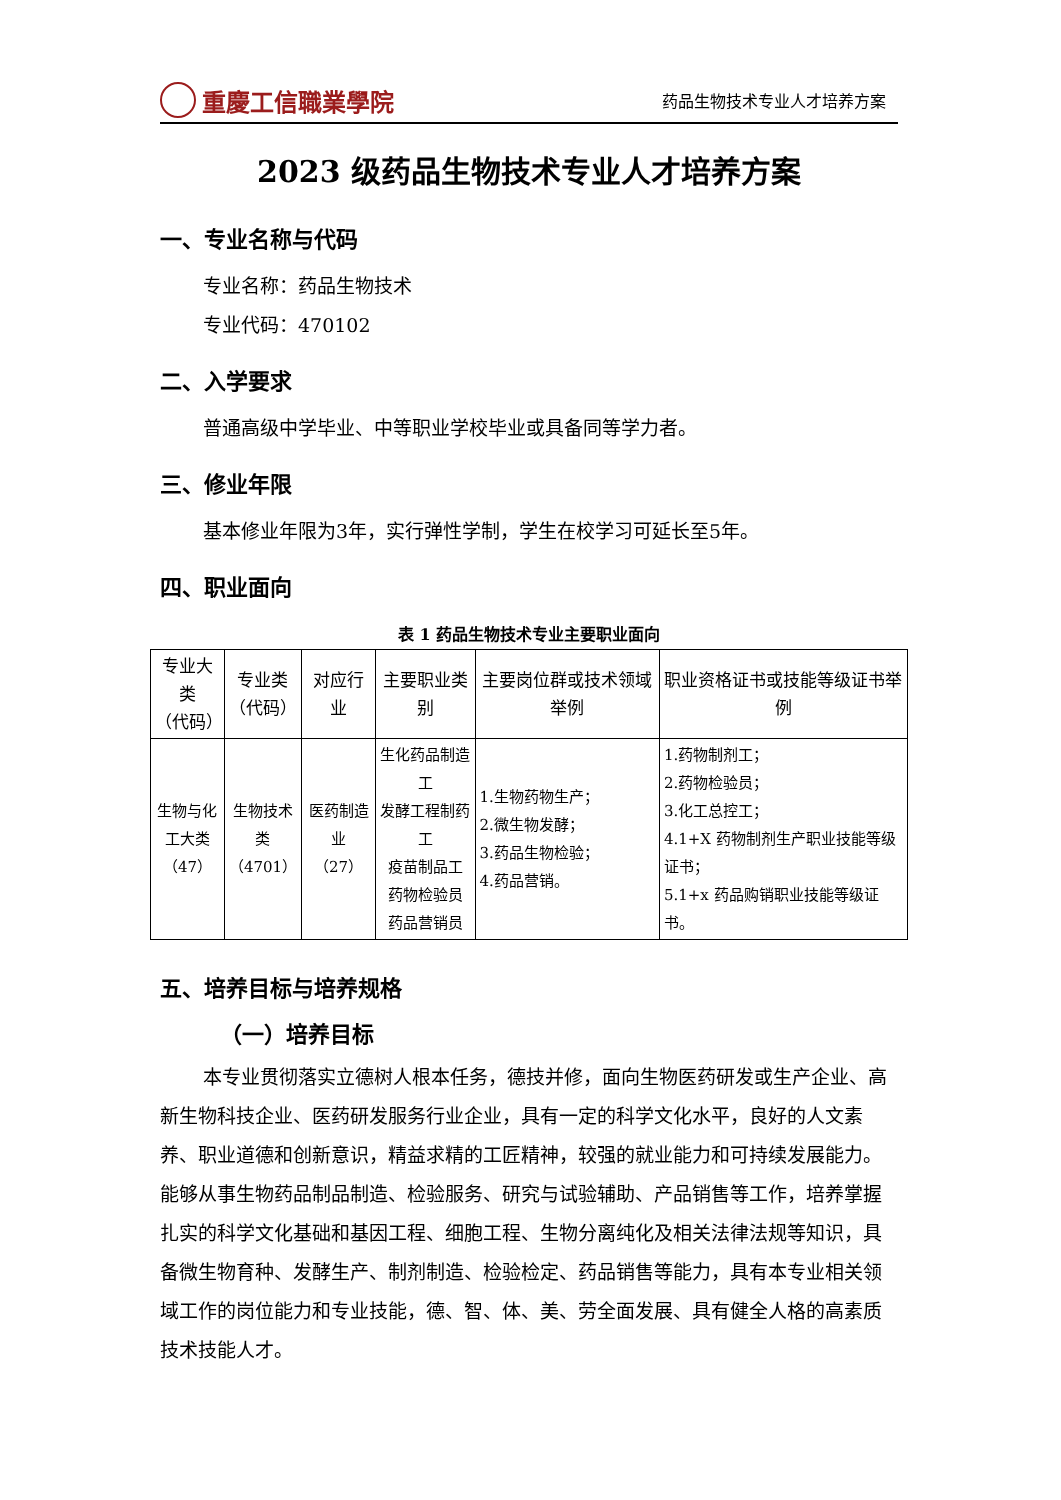重慶工信職業學院
药品生物技术专业人才培养方案
2023 级药品生物技术专业人才培养方案
一、专业名称与代码
专业名称：药品生物技术
专业代码：470102
二、入学要求
普通高级中学毕业、中等职业学校毕业或具备同等学力者。
三、修业年限
基本修业年限为3年，实行弹性学制，学生在校学习可延长至5年。
四、职业面向
表 1 药品生物技术专业主要职业面向
| 专业大类 （代码） | 专业类 （代码） | 对应行业 | 主要职业类别 | 主要岗位群或技术领域举例 | 职业资格证书或技能等级证书举例 |
| --- | --- | --- | --- | --- | --- |
| 生物与化 工大类 （47） | 生物技术 类 （4701） | 医药制造 业 （27） | 生化药品制造工 发酵工程制药工 疫苗制品工 药物检验员 药品营销员 | 1.生物药物生产； 2.微生物发酵； 3.药品生物检验； 4.药品营销。 | 1.药物制剂工； 2.药物检验员； 3.化工总控工； 4.1+X 药物制剂生产职业技能等级证书； 5.1+x 药品购销职业技能等级证书。 |
五、培养目标与培养规格
（一）培养目标
本专业贯彻落实立德树人根本任务，德技并修，面向生物医药研发或生产企业、高新生物科技企业、医药研发服务行业企业，具有一定的科学文化水平，良好的人文素养、职业道德和创新意识，精益求精的工匠精神，较强的就业能力和可持续发展能力。能够从事生物药品制品制造、检验服务、研究与试验辅助、产品销售等工作，培养掌握扎实的科学文化基础和基因工程、细胞工程、生物分离纯化及相关法律法规等知识，具备微生物育种、发酵生产、制剂制造、检验检定、药品销售等能力，具有本专业相关领域工作的岗位能力和专业技能，德、智、体、美、劳全面发展、具有健全人格的高素质技术技能人才。